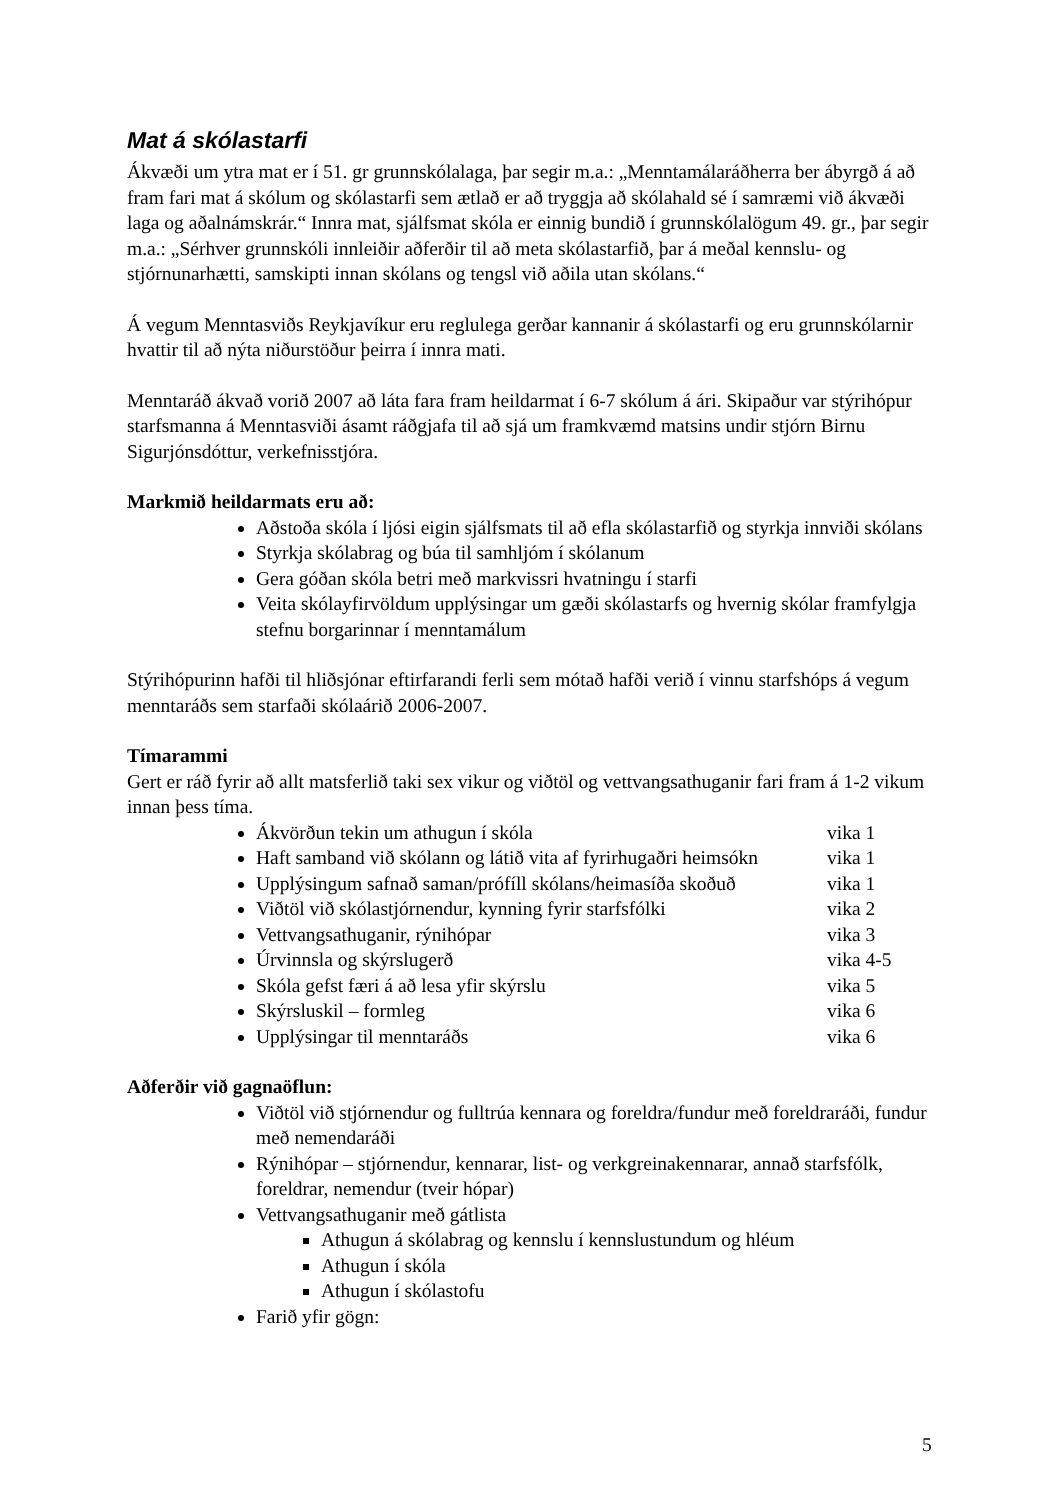Mat á skólastarfi
Ákvæði um ytra mat er í 51. gr grunnskólalaga, þar segir m.a.: „Menntamálaráðherra ber ábyrgð á að fram fari mat á skólum og skólastarfi sem ætlað er að tryggja að skólahald sé í samræmi við ákvæði laga og aðalnámskrár.“ Innra mat, sjálfsmat skóla er einnig bundið í grunnskólalögum 49. gr., þar segir m.a.: „Sérhver grunnskóli innleiðir aðferðir til að meta skólastarfið, þar á meðal kennslu- og stjórnunarhætti, samskipti innan skólans og tengsl við aðila utan skólans.“
Á vegum Menntasviðs Reykjavíkur eru reglulega gerðar kannanir á skólastarfi og eru grunnskólarnir hvattir til að nýta niðurstöður þeirra í innra mati.
Menntaráð ákvað vorið 2007 að láta fara fram heildarmat í 6-7 skólum á ári. Skipaður var stýrihópur starfsmanna á Menntasviði ásamt ráðgjafa til að sjá um framkvæmd matsins undir stjórn Birnu Sigurjónsdóttur, verkefnisstjóra.
Markmið heildarmats eru að:
Aðstoða skóla í ljósi eigin sjálfsmats til að efla skólastarfið og styrkja innviði skólans
Styrkja skólabrag og búa til samhljóm í skólanum
Gera góðan skóla betri með markvissri hvatningu í starfi
Veita skólayfirvöldum upplýsingar um gæði skólastarfs og hvernig skólar framfylgja stefnu borgarinnar í menntamálum
Stýrihópurinn hafði til hliðsjónar eftirfarandi ferli sem mótað hafði verið í vinnu starfshóps á vegum menntaráðs sem starfaði skólaárið 2006-2007.
Tímarammi
Gert er ráð fyrir að allt matsferlið taki sex vikur og viðtöl og vettvangsathuganir fari fram á 1-2 vikum innan þess tíma.
Ákvörðun tekin um athugun í skóla vika 1
Haft samband við skólann og látið vita af fyrirhugaðri heimsókn vika 1
Upplýsingum safnað saman/prófíll skólans/heimasíða skoðuð vika 1
Viðtöl við skólastjórnendur, kynning fyrir starfsfólki vika 2
Vettvangsathuganir, rýnihópar vika 3
Úrvinnsla og skýrslugerð vika 4-5
Skóla gefst færi á að lesa yfir skýrslu vika 5
Skýrsluskil – formleg vika 6
Upplýsingar til menntaráðs vika 6
Aðferðir við gagnaöflun:
Viðtöl við stjórnendur og fulltrúa kennara og foreldra/fundur með foreldraráði, fundur með nemendaráði
Rýnihópar – stjórnendur, kennarar, list- og verkgreinakennarar, annað starfsfólk, foreldrar, nemendur (tveir hópar)
Vettvangsathuganir með gátlista
Athugun á skólabrag og kennslu í kennslustundum og hléum
Athugun í skóla
Athugun í skólastofu
Farið yfir gögn:
5